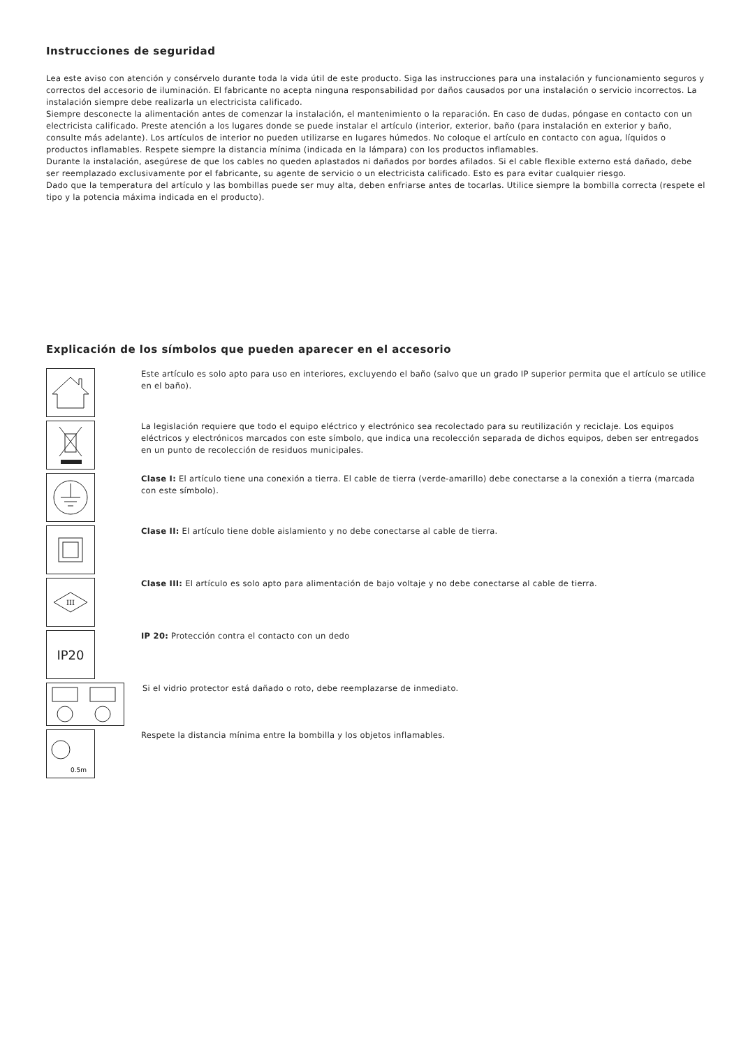Instrucciones de seguridad
Lea este aviso con atención y consérvelo durante toda la vida útil de este producto. Siga las instrucciones para una instalación y funcionamiento seguros y correctos del accesorio de iluminación. El fabricante no acepta ninguna responsabilidad por daños causados por una instalación o servicio incorrectos. La instalación siempre debe realizarla un electricista calificado.
Siempre desconecte la alimentación antes de comenzar la instalación, el mantenimiento o la reparación. En caso de dudas, póngase en contacto con un electricista calificado. Preste atención a los lugares donde se puede instalar el artículo (interior, exterior, baño (para instalación en exterior y baño, consulte más adelante). Los artículos de interior no pueden utilizarse en lugares húmedos. No coloque el artículo en contacto con agua, líquidos o productos inflamables. Respete siempre la distancia mínima (indicada en la lámpara) con los productos inflamables.
Durante la instalación, asegúrese de que los cables no queden aplastados ni dañados por bordes afilados. Si el cable flexible externo está dañado, debe ser reemplazado exclusivamente por el fabricante, su agente de servicio o un electricista calificado. Esto es para evitar cualquier riesgo.
Dado que la temperatura del artículo y las bombillas puede ser muy alta, deben enfriarse antes de tocarlas. Utilice siempre la bombilla correcta (respete el tipo y la potencia máxima indicada en el producto).
Explicación de los símbolos que pueden aparecer en el accesorio
Este artículo es solo apto para uso en interiores, excluyendo el baño (salvo que un grado IP superior permita que el artículo se utilice en el baño).
La legislación requiere que todo el equipo eléctrico y electrónico sea recolectado para su reutilización y reciclaje. Los equipos eléctricos y electrónicos marcados con este símbolo, que indica una recolección separada de dichos equipos, deben ser entregados en un punto de recolección de residuos municipales.
Clase I: El artículo tiene una conexión a tierra. El cable de tierra (verde-amarillo) debe conectarse a la conexión a tierra (marcada con este símbolo).
Clase II: El artículo tiene doble aislamiento y no debe conectarse al cable de tierra.
III
Clase III: El artículo es solo apto para alimentación de bajo voltaje y no debe conectarse al cable de tierra.
IP20
IP 20: Protección contra el contacto con un dedo
Si el vidrio protector está dañado o roto, debe reemplazarse de inmediato.
0.5m
Respete la distancia mínima entre la bombilla y los objetos inflamables.